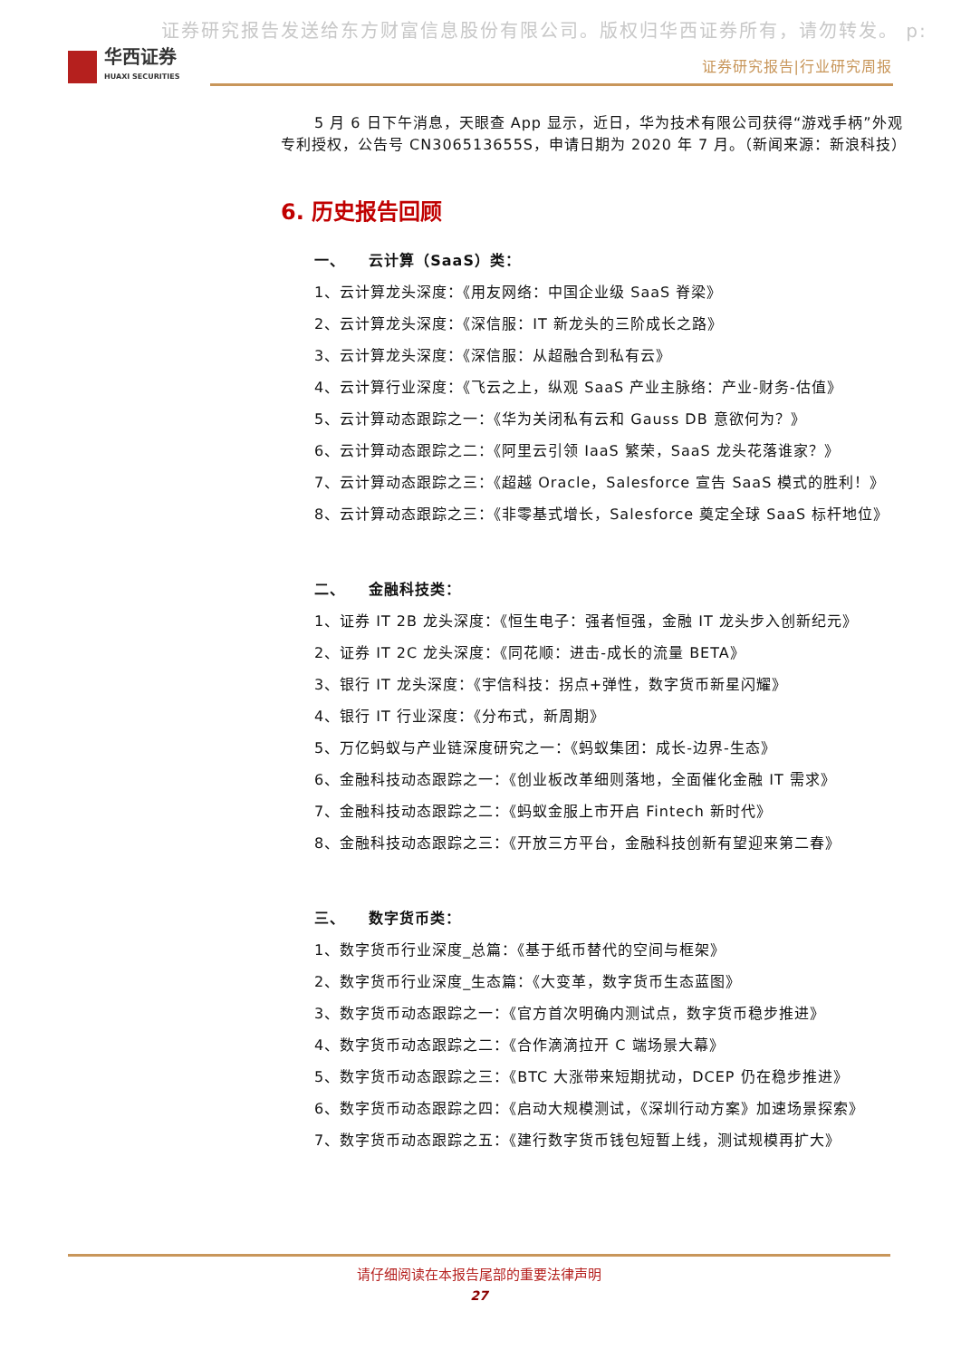证券研究报告发送给东方财富信息股份有限公司。版权归华西证券所有，请勿转发。 p:
华西证券
HUAXI SECURITIES
证券研究报告|行业研究周报
5 月 6 日下午消息，天眼查 App 显示，近日，华为技术有限公司获得“游戏手柄”外观专利授权，公告号 CN306513655S，申请日期为 2020 年 7 月。（新闻来源：新浪科技）
6. 历史报告回顾
一、 云计算（SaaS）类：
1、云计算龙头深度：《用友网络：中国企业级 SaaS 脊梁》
2、云计算龙头深度：《深信服：IT 新龙头的三阶成长之路》
3、云计算龙头深度：《深信服：从超融合到私有云》
4、云计算行业深度：《飞云之上，纵观 SaaS 产业主脉络：产业-财务-估值》
5、云计算动态跟踪之一：《华为关闭私有云和 Gauss DB 意欲何为？》
6、云计算动态跟踪之二：《阿里云引领 IaaS 繁荣，SaaS 龙头花落谁家？》
7、云计算动态跟踪之三：《超越 Oracle，Salesforce 宣告 SaaS 模式的胜利！》
8、云计算动态跟踪之三：《非零基式增长，Salesforce 奠定全球 SaaS 标杆地位》
二、 金融科技类：
1、证券 IT 2B 龙头深度：《恒生电子：强者恒强，金融 IT 龙头步入创新纪元》
2、证券 IT 2C 龙头深度：《同花顺：进击-成长的流量 BETA》
3、银行 IT 龙头深度：《宇信科技：拐点+弹性，数字货币新星闪耀》
4、银行 IT 行业深度：《分布式，新周期》
5、万亿蚂蚁与产业链深度研究之一：《蚂蚁集团：成长-边界-生态》
6、金融科技动态跟踪之一：《创业板改革细则落地，全面催化金融 IT 需求》
7、金融科技动态跟踪之二：《蚂蚁金服上市开启 Fintech 新时代》
8、金融科技动态跟踪之三：《开放三方平台，金融科技创新有望迎来第二春》
三、 数字货币类：
1、数字货币行业深度_总篇：《基于纸币替代的空间与框架》
2、数字货币行业深度_生态篇：《大变革，数字货币生态蓝图》
3、数字货币动态跟踪之一：《官方首次明确内测试点，数字货币稳步推进》
4、数字货币动态跟踪之二：《合作滴滴拉开 C 端场景大幕》
5、数字货币动态跟踪之三：《BTC 大涨带来短期扰动，DCEP 仍在稳步推进》
6、数字货币动态跟踪之四：《启动大规模测试，《深圳行动方案》加速场景探索》
7、数字货币动态跟踪之五：《建行数字货币钱包短暂上线，测试规模再扩大》
请仔细阅读在本报告尾部的重要法律声明
27